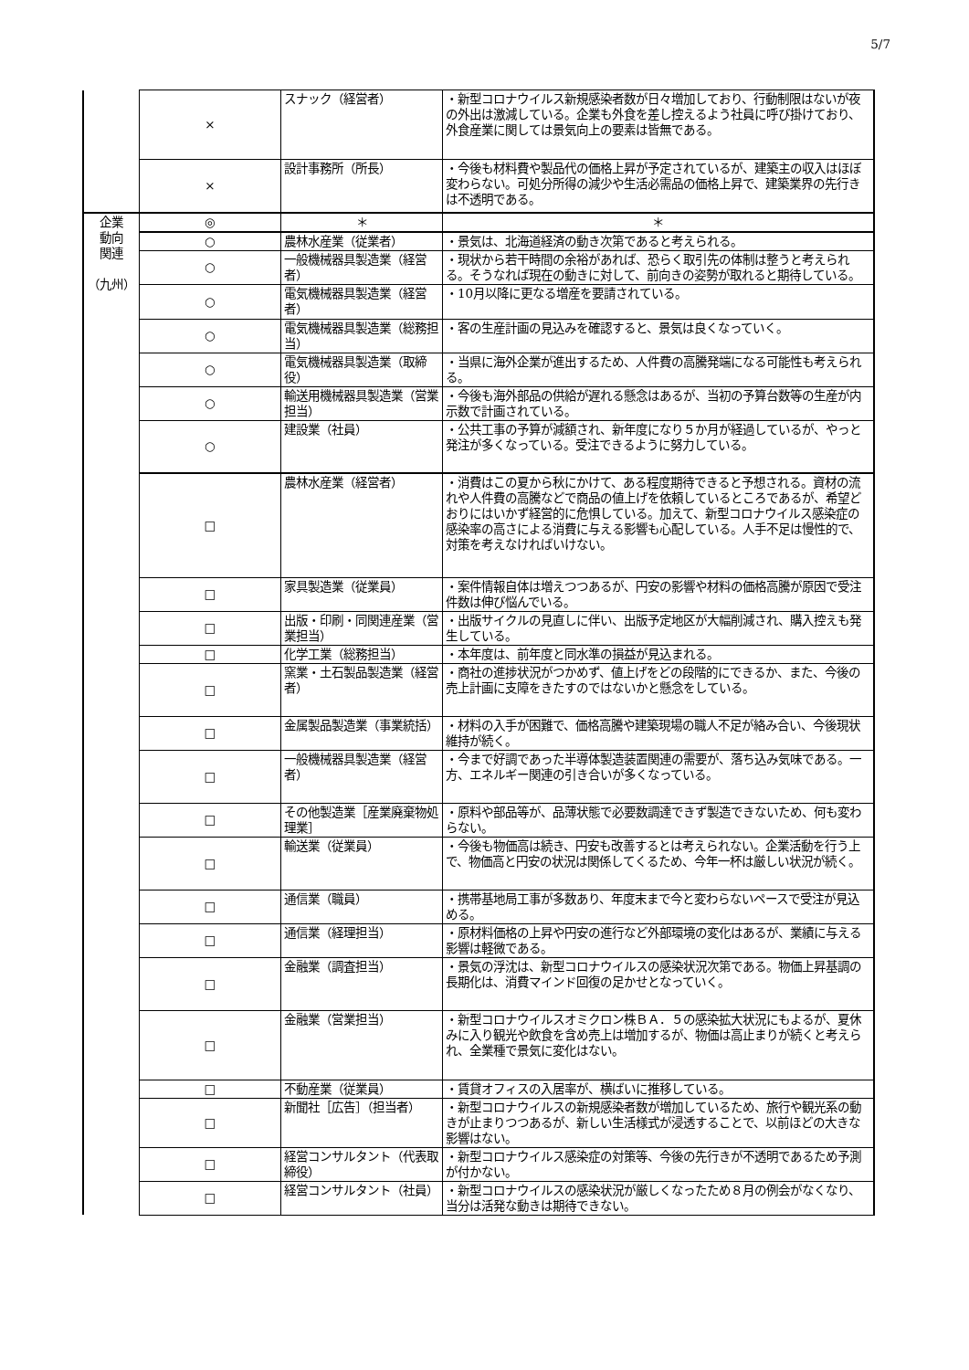5/7
| | × | スナック（経営者） | ・新型コロナウイルス新規感染者数が日々増加しており、行動制限はないが夜の外出は激減している。企業も外食を差し控えるよう社員に呼び掛けており、外食産業に関しては景気向上の要素は皆無である。 |
| | × | 設計事務所（所長） | ・今後も材料費や製品代の価格上昇が予定されているが、建築主の収入はほぼ変わらない。可処分所得の減少や生活必需品の価格上昇で、建築業界の先行きは不透明である。 |
| 企業 動向 関連 （九州） | ◎ | ＊ | ＊ |
| | ○ | 農林水産業（従業者） | ・景気は、北海道経済の動き次第であると考えられる。 |
| | ○ | 一般機械器具製造業（経営者） | ・現状から若干時間の余裕があれば、恐らく取引先の体制は整うと考えられる。そうなれば現在の動きに対して、前向きの姿勢が取れると期待している。 |
| | ○ | 電気機械器具製造業（経営者） | ・10月以降に更なる増産を要請されている。 |
| | ○ | 電気機械器具製造業（総務担当） | ・客の生産計画の見込みを確認すると、景気は良くなっていく。 |
| | ○ | 電気機械器具製造業（取締役） | ・当県に海外企業が進出するため、人件費の高騰発端になる可能性も考えられる。 |
| | ○ | 輸送用機械器具製造業（営業担当） | ・今後も海外部品の供給が遅れる懸念はあるが、当初の予算台数等の生産が内示数で計画されている。 |
| | ○ | 建設業（社員） | ・公共工事の予算が減額され、新年度になり５か月が経過しているが、やっと発注が多くなっている。受注できるように努力している。 |
| | □ | 農林水産業（経営者） | ・消費はこの夏から秋にかけて、ある程度期待できると予想される。資材の流れや人件費の高騰などで商品の値上げを依頼しているところであるが、希望どおりにはいかず経営的に危惧している。加えて、新型コロナウイルス感染症の感染率の高さによる消費に与える影響も心配している。人手不足は慢性的で、対策を考えなければいけない。 |
| | □ | 家具製造業（従業員） | ・案件情報自体は増えつつあるが、円安の影響や材料の価格高騰が原因で受注件数は伸び悩んでいる。 |
| | □ | 出版・印刷・同関連産業（営業担当） | ・出版サイクルの見直しに伴い、出版予定地区が大幅削減され、購入控えも発生している。 |
| | □ | 化学工業（総務担当） | ・本年度は、前年度と同水準の損益が見込まれる。 |
| | □ | 窯業・土石製品製造業（経営者） | ・商社の進捗状況がつかめず、値上げをどの段階的にできるか、また、今後の売上計画に支障をきたすのではないかと懸念をしている。 |
| | □ | 金属製品製造業（事業統括） | ・材料の入手が困難で、価格高騰や建築現場の職人不足が絡み合い、今後現状維持が続く。 |
| | □ | 一般機械器具製造業（経営者） | ・今まで好調であった半導体製造装置関連の需要が、落ち込み気味である。一方、エネルギー関連の引き合いが多くなっている。 |
| | □ | その他製造業［産業廃棄物処理業］ | ・原料や部品等が、品薄状態で必要数調達できず製造できないため、何も変わらない。 |
| | □ | 輸送業（従業員） | ・今後も物価高は続き、円安も改善するとは考えられない。企業活動を行う上で、物価高と円安の状況は関係してくるため、今年一杯は厳しい状況が続く。 |
| | □ | 通信業（職員） | ・携帯基地局工事が多数あり、年度末まで今と変わらないペースで受注が見込める。 |
| | □ | 通信業（経理担当） | ・原材料価格の上昇や円安の進行など外部環境の変化はあるが、業績に与える影響は軽微である。 |
| | □ | 金融業（調査担当） | ・景気の浮沈は、新型コロナウイルスの感染状況次第である。物価上昇基調の長期化は、消費マインド回復の足かせとなっていく。 |
| | □ | 金融業（営業担当） | ・新型コロナウイルスオミクロン株ＢＡ．５の感染拡大状況にもよるが、夏休みに入り観光や飲食を含め売上は増加するが、物価は高止まりが続くと考えられ、全業種で景気に変化はない。 |
| | □ | 不動産業（従業員） | ・賃貸オフィスの入居率が、横ばいに推移している。 |
| | □ | 新聞社［広告］（担当者） | ・新型コロナウイルスの新規感染者数が増加しているため、旅行や観光系の動きが止まりつつあるが、新しい生活様式が浸透することで、以前ほどの大きな影響はない。 |
| | □ | 経営コンサルタント（代表取締役） | ・新型コロナウイルス感染症の対策等、今後の先行きが不透明であるため予測が付かない。 |
| | □ | 経営コンサルタント（社員） | ・新型コロナウイルスの感染状況が厳しくなったため８月の例会がなくなり、当分は活発な動きは期待できない。 |